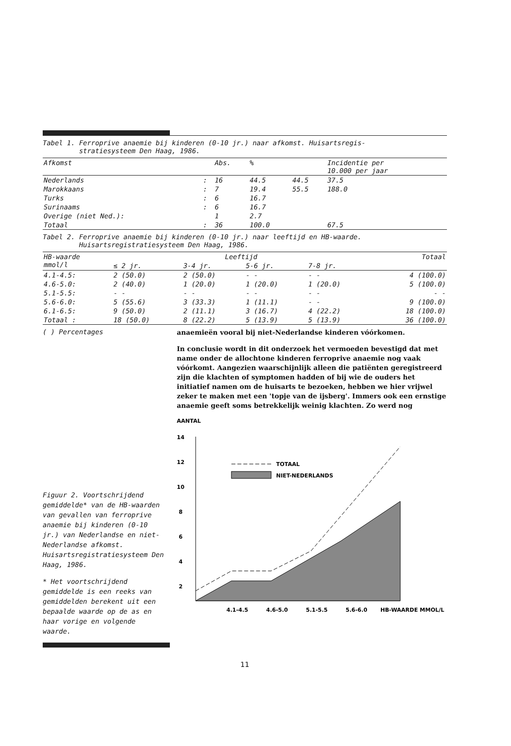Tabel 1. Ferroprive anaemie bij kinderen (0-10 jr.) naar afkomst. Huisartsregis-
stratiesysteem Den Haag, 1986.
| Afkomst | | Abs. | % | | Incidentie per 10.000 per jaar |
| --- | --- | --- | --- | --- | --- |
| Nederlands | : | 16 | 44.5 | 44.5 | 37.5 |
| Marokkaans | : | 7 | 19.4 | 55.5 | 188.0 |
| Turks | : | 6 | 16.7 | | |
| Surinaams | : | 6 | 16.7 | | |
| Overige (niet Ned.): | | 1 | 2.7 | | |
| Totaal | : | 36 | 100.0 | | 67.5 |
Tabel 2. Ferroprive anaemie bij kinderen (0-10 jr.) naar leeftijd en HB-waarde.
Huisartsregistratiesysteem Den Haag, 1986.
| HB-waarde mmol/l | Leeftijd | | | | Totaal |
| --- | --- | --- | --- | --- | --- |
| | ≤ 2 jr. | 3-4 jr. | 5-6 jr. | 7-8 jr. | |
| 4.1-4.5: | 2 (50.0) | 2 (50.0) | - - | - - | 4 (100.0) |
| 4.6-5.0: | 2 (40.0) | 1 (20.0) | 1 (20.0) | 1 (20.0) | 5 (100.0) |
| 5.1-5.5: | - - | - - | - - | - - | - - |
| 5.6-6.0: | 5 (55.6) | 3 (33.3) | 1 (11.1) | - - | 9 (100.0) |
| 6.1-6.5: | 9 (50.0) | 2 (11.1) | 3 (16.7) | 4 (22.2) | 18 (100.0) |
| Totaal : | 18 (50.0) | 8 (22.2) | 5 (13.9) | 5 (13.9) | 36 (100.0) |
( ) Percentages
Figuur 2. Voortschrijdend gemiddelde* van de HB-waarden van gevallen van ferroprive anaemie bij kinderen (0-10 jr.) van Nederlandse en niet-Nederlandse afkomst. Huisartsregistratiesysteem Den Haag, 1986.
* Het voortschrijdend gemiddelde is een reeks van gemiddelden berekent uit een bepaalde waarde op de as en haar vorige en volgende waarde.
anaemieën vooral bij niet-Nederlandse kinderen vóórkomen.
In conclusie wordt in dit onderzoek het vermoeden bevestigd dat met name onder de allochtone kinderen ferroprive anaemie nog vaak vóórkomt. Aangezien waarschijnlijk alleen die patiënten geregistreerd zijn die klachten of symptomen hadden of bij wie de ouders het initiatief namen om de huisarts te bezoeken, hebben we hier vrijwel zeker te maken met een 'topje van de ijsberg'. Immers ook een ernstige anaemie geeft soms betrekkelijk weinig klachten. Zo werd nog
AANTAL
14
12
10
8
6
4
2
TOTAAL
NIET-NEDERLANDS
4.1-4.5
4.6-5.0
5.1-5.5
5.6-6.0
HB-WAARDE MMOL/L
11